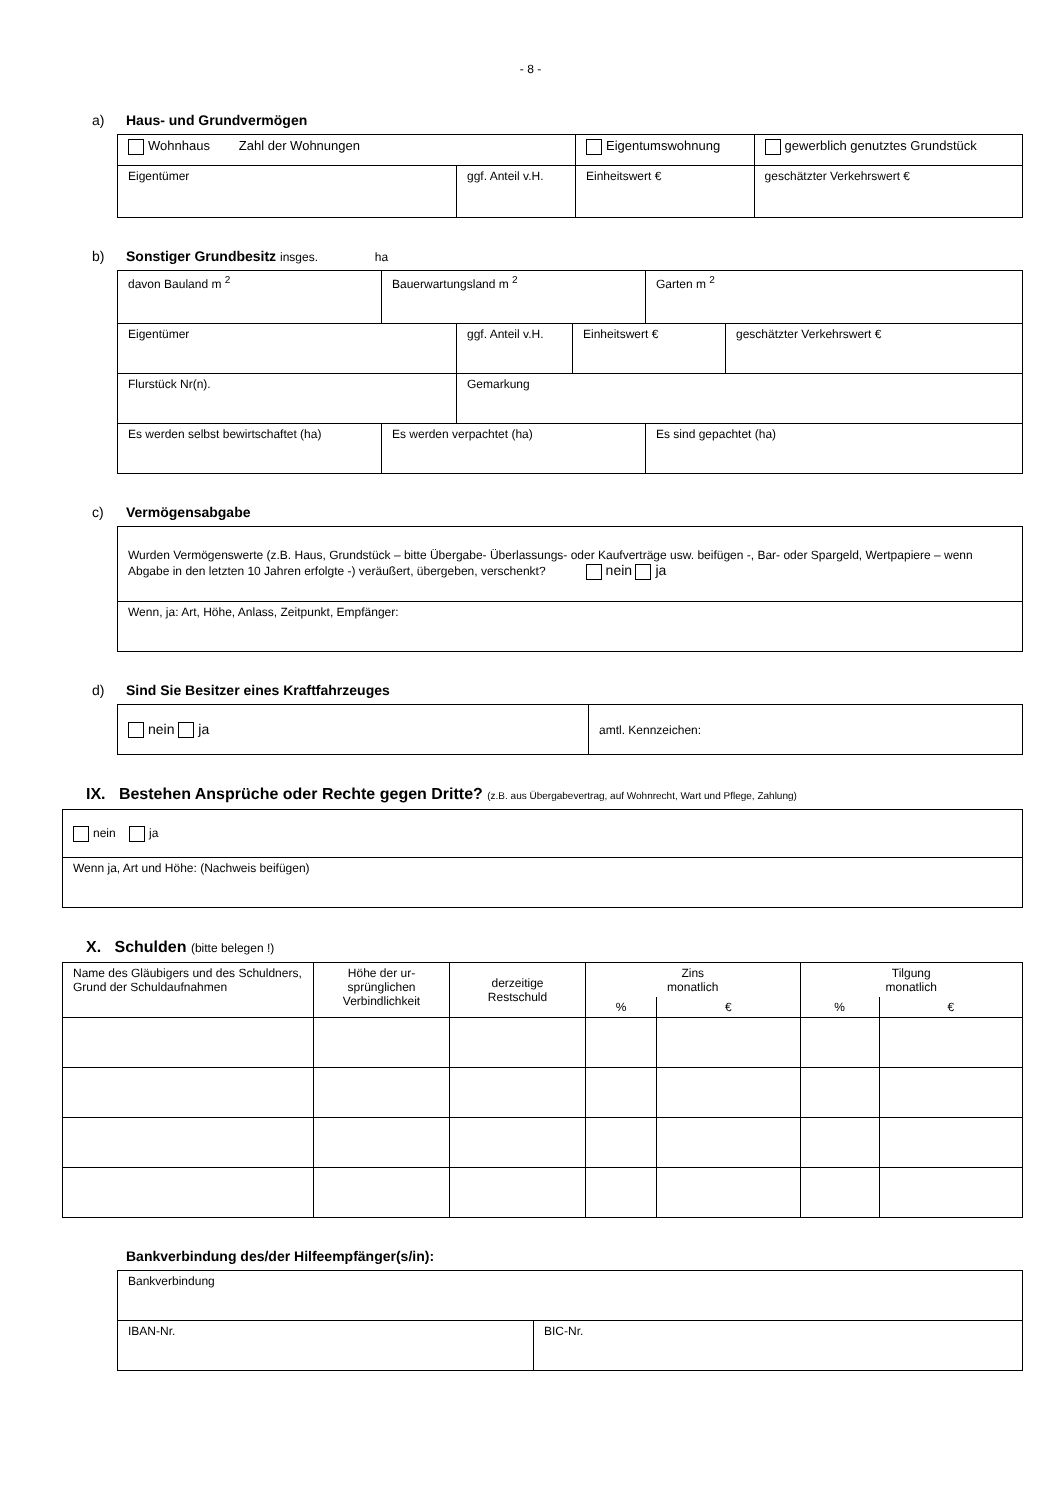- 8 -
a) Haus- und Grundvermögen
| Wohnhaus Zahl der Wohnungen | | Eigentumswohnung | gewerblich genutztes Grundstück |
| Eigentümer | ggf. Anteil v.H. | Einheitswert € | geschätzter Verkehrswert € |
b) Sonstiger Grundbesitz insges. ha
| davon Bauland m <sup>2</sup> | Bauerwartungsland m <sup>2</sup> | Garten m <sup>2</sup> |
| Eigentümer | ggf. Anteil v.H. | Einheitswert € | geschätzter Verkehrswert € |
| Flurstück Nr(n). | Gemarkung | | |
| Es werden selbst bewirtschaftet (ha) | Es werden verpachtet (ha) | Es sind gepachtet (ha) |
c) Vermögensabgabe
| Wurden Vermögenswerte (z.B. Haus, Grundstück – bitte Übergabe- Überlassungs- oder Kaufverträge usw. beifügen -, Bar- oder Spargeld, Wertpapiere – wenn Abgabe in den letzten 10 Jahren erfolgte -) veräußert, übergeben, verschenkt? nein ja |
| Wenn, ja: Art, Höhe, Anlass, Zeitpunkt, Empfänger: |
d) Sind Sie Besitzer eines Kraftfahrzeuges
| nein ja | amtl. Kennzeichen: |
IX. Bestehen Ansprüche oder Rechte gegen Dritte? (z.B. aus Übergabevertrag, auf Wohnrecht, Wart und Pflege, Zahlung)
| nein ja |
| Wenn ja, Art und Höhe: (Nachweis beifügen) |
X. Schulden (bitte belegen !)
| Name des Gläubigers und des Schuldners, Grund der Schuldaufnahmen | Höhe der ur- sprünglichen Verbindlichkeit | derzeitige Restschuld | Zins monatlich | | Tilgung monatlich | |
| --- | --- | --- | --- | --- | --- | --- |
| | | | % | € | % | € |
Bankverbindung des/der Hilfeempfänger(s/in):
| Bankverbindung | |
| IBAN-Nr. | BIC-Nr. |